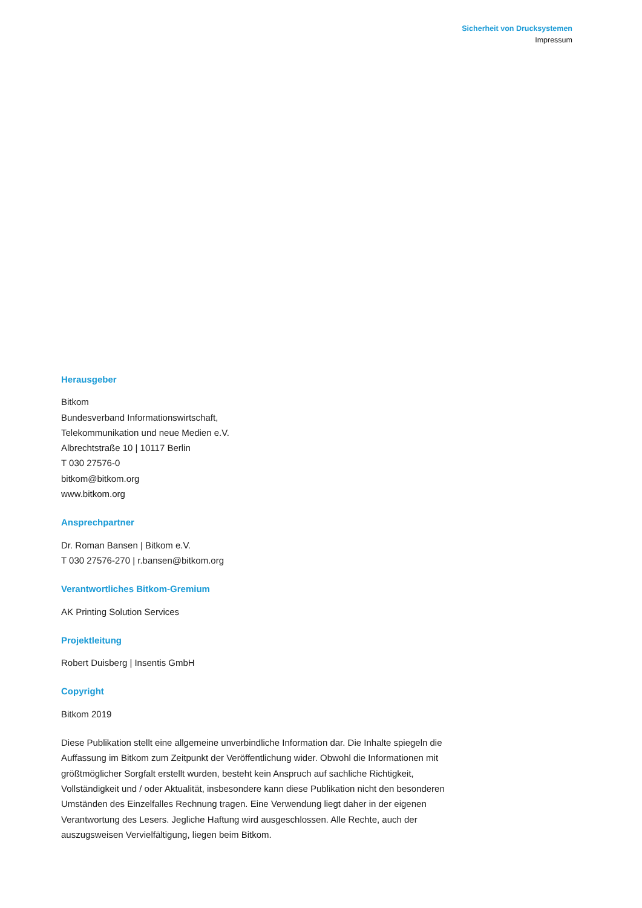Sicherheit von Drucksystemen
Impressum
Herausgeber
Bitkom
Bundesverband Informationswirtschaft,
Telekommunikation und neue Medien e.V.
Albrechtstraße 10 | 10117 Berlin
T 030 27576-0
bitkom@bitkom.org
www.bitkom.org
Ansprechpartner
Dr. Roman Bansen | Bitkom e.V.
T 030 27576-270 | r.bansen@bitkom.org
Verantwortliches Bitkom-Gremium
AK Printing Solution Services
Projektleitung
Robert Duisberg | Insentis GmbH
Copyright
Bitkom 2019
Diese Publikation stellt eine allgemeine unverbindliche Information dar. Die Inhalte spiegeln die Auffassung im Bitkom zum Zeitpunkt der Veröffentlichung wider. Obwohl die Informationen mit größtmöglicher Sorgfalt erstellt wurden, besteht kein Anspruch auf sachliche Richtigkeit, Vollständigkeit und / oder Aktualität, insbesondere kann diese Publikation nicht den besonderen Umständen des Einzelfalles Rechnung tragen. Eine Verwendung liegt daher in der eigenen Verantwortung des Lesers. Jegliche Haftung wird ausgeschlossen. Alle Rechte, auch der auszugsweisen Vervielfältigung, liegen beim Bitkom.